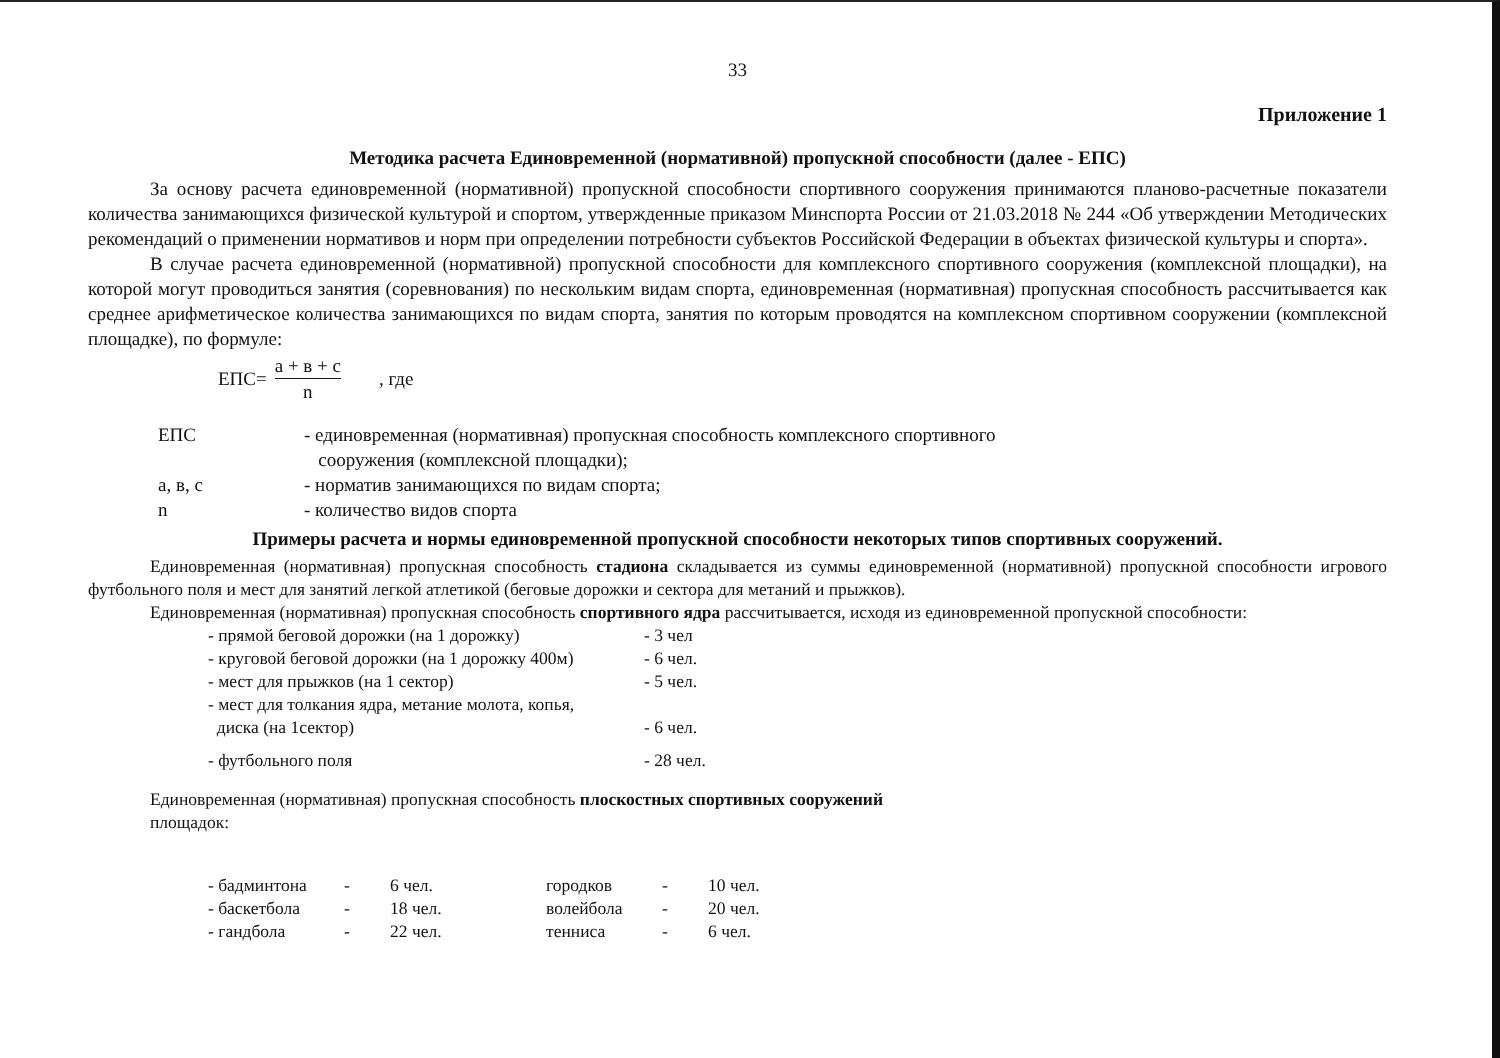33
Приложение 1
Методика расчета Единовременной (нормативной) пропускной способности (далее - ЕПС)
За основу расчета единовременной (нормативной) пропускной способности спортивного сооружения принимаются планово-расчетные показатели количества занимающихся физической культурой и спортом, утвержденные приказом Минспорта России от 21.03.2018 № 244 «Об утверждении Методических рекомендаций о применении нормативов и норм при определении потребности субъектов Российской Федерации в объектах физической культуры и спорта».
В случае расчета единовременной (нормативной) пропускной способности для комплексного спортивного сооружения (комплексной площадки), на которой могут проводиться занятия (соревнования) по нескольким видам спорта, единовременная (нормативная) пропускная способность рассчитывается как среднее арифметическое количества занимающихся по видам спорта, занятия по которым проводятся на комплексном спортивном сооружении (комплексной площадке), по формуле:
ЕПС= а + в + с n , где
| ЕПС | - единовременная (нормативная) пропускная способность комплексного спортивного сооружения (комплексной площадки); |
| а, в, с | - норматив занимающихся по видам спорта; |
| n | - количество видов спорта |
Примеры расчета и нормы единовременной пропускной способности некоторых типов спортивных сооружений.
Единовременная (нормативная) пропускная способность стадиона складывается из суммы единовременной (нормативной) пропускной способности игрового футбольного поля и мест для занятий легкой атлетикой (беговые дорожки и сектора для метаний и прыжков).
Единовременная (нормативная) пропускная способность спортивного ядра рассчитывается, исходя из единовременной пропускной способности:
| - прямой беговой дорожки (на 1 дорожку) | - 3 чел |
| - круговой беговой дорожки (на 1 дорожку 400м) | - 6 чел. |
| - мест для прыжков (на 1 сектор) | - 5 чел. |
| - мест для толкания ядра, метание молота, копья, диска (на 1сектор) | - 6 чел. |
| - футбольного поля | - 28 чел. |
Единовременная (нормативная) пропускная способность плоскостных спортивных сооружений
площадок:
| - бадминтона | - | 6 чел. | городков | - | 10 чел. |
| - баскетбола | - | 18 чел. | волейбола | - | 20 чел. |
| - гандбола | - | 22 чел. | тенниса | - | 6 чел. |